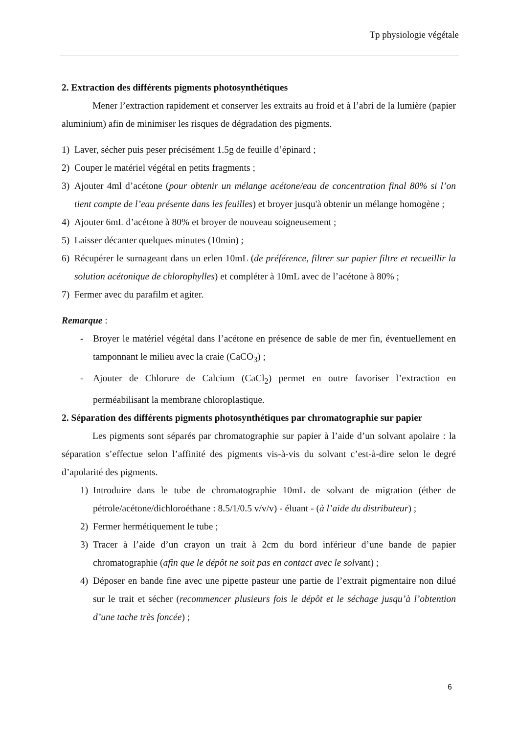Tp physiologie végétale
2. Extraction des différents pigments photosynthétiques
Mener l’extraction rapidement et conserver les extraits au froid et à l’abri de la lumière (papier aluminium) afin de minimiser les risques de dégradation des pigments.
1) Laver, sécher puis peser précisément 1.5g de feuille d’épinard ;
2) Couper le matériel végétal en petits fragments ;
3) Ajouter 4ml d’acétone (pour obtenir un mélange acétone/eau de concentration final 80% si l’on tient compte de l’eau présente dans les feuilles) et broyer jusqu'à obtenir un mélange homogène ;
4) Ajouter 6mL d’acétone à 80% et broyer de nouveau soigneusement ;
5) Laisser décanter quelques minutes (10min) ;
6) Récupérer le surnageant dans un erlen 10mL (de préférence, filtrer sur papier filtre et recueillir la solution acétonique de chlorophylles) et compléter à 10mL avec de l’acétone à 80% ;
7) Fermer avec du parafilm et agiter.
Remarque :
- Broyer le matériel végétal dans l’acétone en présence de sable de mer fin, éventuellement en tamponnant le milieu avec la craie (CaCO<sub>3</sub>) ;
- Ajouter de Chlorure de Calcium (CaCl<sub>2</sub>) permet en outre favoriser l’extraction en perméabilisant la membrane chloroplastique.
2. Séparation des différents pigments photosynthétiques par chromatographie sur papier
Les pigments sont séparés par chromatographie sur papier à l’aide d’un solvant apolaire : la séparation s’effectue selon l’affinité des pigments vis-à-vis du solvant c’est-à-dire selon le degré d’apolarité des pigments.
1) Introduire dans le tube de chromatographie 10mL de solvant de migration (éther de pétrole/acétone/dichloroéthane : 8.5/1/0.5 v/v/v) - éluant - (à l’aide du distributeur) ;
2) Fermer hermétiquement le tube ;
3) Tracer à l’aide d’un crayon un trait à 2cm du bord inférieur d’une bande de papier chromatographie (afin que le dépôt ne soit pas en contact avec le solvant) ;
4) Déposer en bande fine avec une pipette pasteur une partie de l’extrait pigmentaire non dilué sur le trait et sécher (recommencer plusieurs fois le dépôt et le séchage jusqu’à l’obtention d’une tache très foncée) ;
6